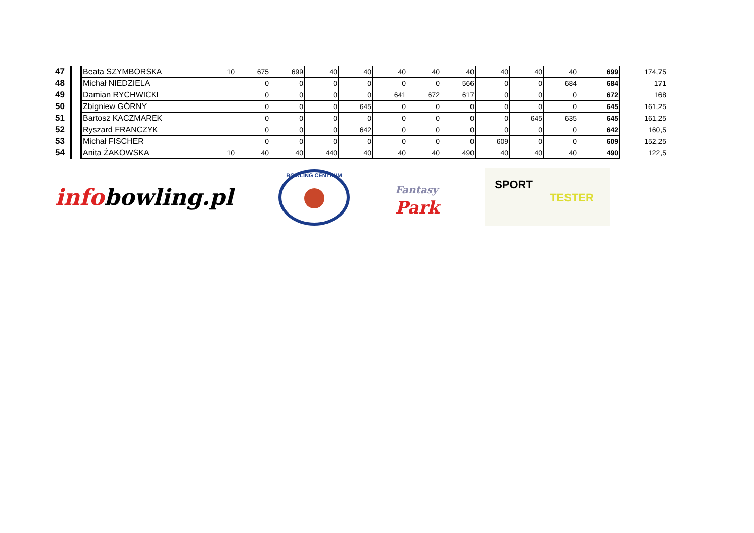| 47 | | Beata SZYMBORSKA | 10 | 675 | 699 | 40 | 40 | 40 | 40 | 40 | 40 | 40 | 40 | 699 | 174,75 |
| 48 | | Michał NIEDZIELA | | 0 | 0 | 0 | 0 | 0 | 0 | 566 | 0 | 0 | 684 | 684 | 171 |
| 49 | | Damian RYCHWICKI | | 0 | 0 | 0 | 0 | 641 | 672 | 617 | 0 | 0 | 0 | 672 | 168 |
| 50 | | Zbigniew GÓRNY | | 0 | 0 | 0 | 645 | 0 | 0 | 0 | 0 | 0 | 0 | 645 | 161,25 |
| 51 | | Bartosz KACZMAREK | | 0 | 0 | 0 | 0 | 0 | 0 | 0 | 0 | 645 | 635 | 645 | 161,25 |
| 52 | | Ryszard FRANCZYK | | 0 | 0 | 0 | 642 | 0 | 0 | 0 | 0 | 0 | 0 | 642 | 160,5 |
| 53 | | Michał FISCHER | | 0 | 0 | 0 | 0 | 0 | 0 | 0 | 609 | 0 | 0 | 609 | 152,25 |
| 54 | | Anita ŻAKOWSKA | 10 | 40 | 40 | 440 | 40 | 40 | 40 | 490 | 40 | 40 | 40 | 490 | 122,5 |
infobowling.pl
BOWLING CENTRUM
Fantasy
Park
SPORT
TESTER